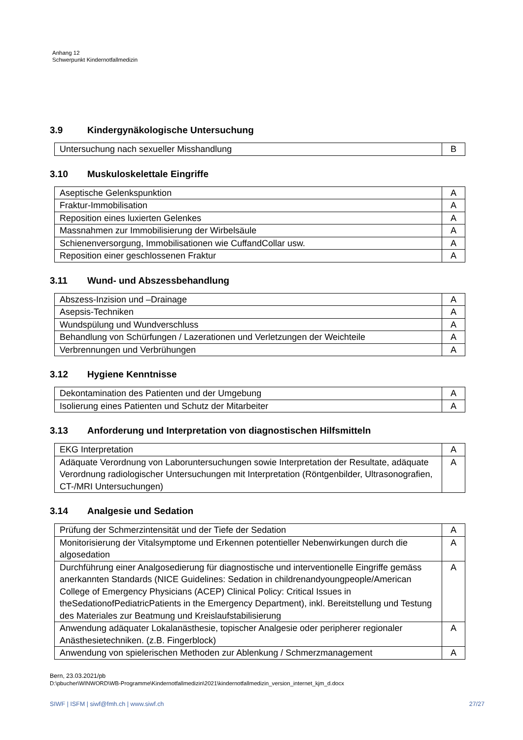Anhang 12
Schwerpunkt Kindernotfallmedizin
3.9 Kindergynäkologische Untersuchung
| Untersuchung nach sexueller Misshandlung | B |
3.10 Muskuloskelettale Eingriffe
| Aseptische Gelenkspunktion | A |
| Fraktur-Immobilisation | A |
| Reposition eines luxierten Gelenkes | A |
| Massnahmen zur Immobilisierung der Wirbelsäule | A |
| Schienenversorgung, Immobilisationen wie CuffandCollar usw. | A |
| Reposition einer geschlossenen Fraktur | A |
3.11 Wund- und Abszessbehandlung
| Abszess-Inzision und –Drainage | A |
| Asepsis-Techniken | A |
| Wundspülung und Wundverschluss | A |
| Behandlung von Schürfungen / Lazerationen und Verletzungen der Weichteile | A |
| Verbrennungen und Verbrühungen | A |
3.12 Hygiene Kenntnisse
| Dekontamination des Patienten und der Umgebung | A |
| Isolierung eines Patienten und Schutz der Mitarbeiter | A |
3.13 Anforderung und Interpretation von diagnostischen Hilfsmitteln
| EKG Interpretation | A |
| Adäquate Verordnung von Laboruntersuchungen sowie Interpretation der Resultate, adäquate Verordnung radiologischer Untersuchungen mit Interpretation (Röntgenbilder, Ultrasonografien, CT-/MRI Untersuchungen) | A |
3.14 Analgesie und Sedation
| Prüfung der Schmerzintensität und der Tiefe der Sedation | A |
| Monitorisierung der Vitalsymptome und Erkennen potentieller Nebenwirkungen durch die algosedation | A |
| Durchführung einer Analgosedierung für diagnostische und interventionelle Eingriffe gemäss anerkannten Standards (NICE Guidelines: Sedation in childrenandyoungpeople/American College of Emergency Physicians (ACEP) Clinical Policy: Critical Issues in theSedationofPediatricPatients in the Emergency Department), inkl. Bereitstellung und Testung des Materiales zur Beatmung und Kreislaufstabilisierung | A |
| Anwendung adäquater Lokalanästhesie, topischer Analgesie oder peripherer regionaler Anästhesietechniken. (z.B. Fingerblock) | A |
| Anwendung von spielerischen Methoden zur Ablenkung / Schmerzmanagement | A |
Bern, 23.03.2021/pb
D:\pbucher\WINWORD\WB-Programme\Kindernotfallmedizin\2021\kindernotfallmedizin_version_internet_kjm_d.docx
SIWF | ISFM | siwf@fmh.ch | www.siwf.ch 27/27